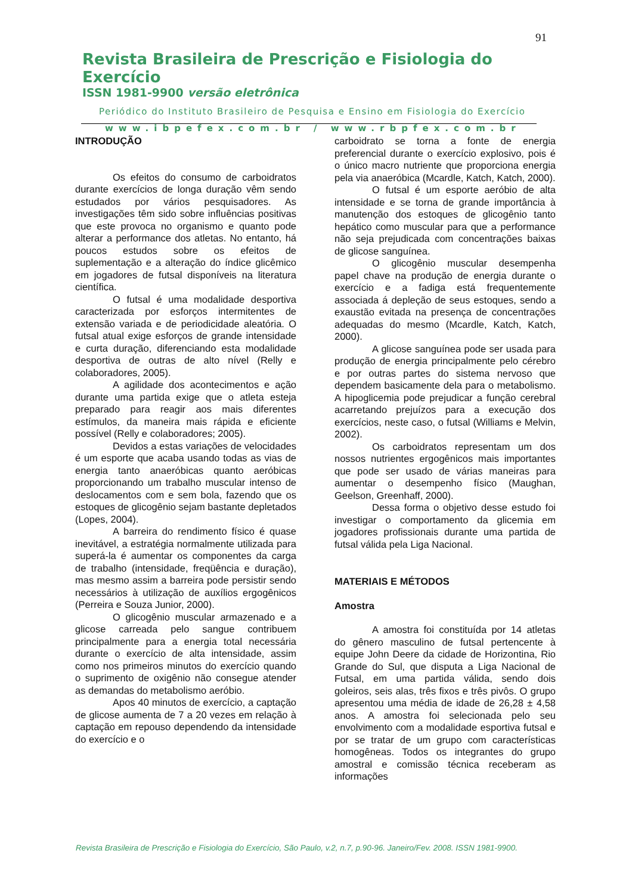91
Revista Brasileira de Prescrição e Fisiologia do Exercício
ISSN 1981-9900 versão eletrônica
Periódico do Instituto Brasileiro de Pesquisa e Ensino em Fisiologia do Exercício
www.ibpefex.com.br / www.rbpfex.com.br
INTRODUÇÃO
Os efeitos do consumo de carboidratos durante exercícios de longa duração vêm sendo estudados por vários pesquisadores. As investigações têm sido sobre influências positivas que este provoca no organismo e quanto pode alterar a performance dos atletas. No entanto, há poucos estudos sobre os efeitos de suplementação e a alteração do índice glicêmico em jogadores de futsal disponíveis na literatura científica.
O futsal é uma modalidade desportiva caracterizada por esforços intermitentes de extensão variada e de periodicidade aleatória. O futsal atual exige esforços de grande intensidade e curta duração, diferenciando esta modalidade desportiva de outras de alto nível (Relly e colaboradores, 2005).
A agilidade dos acontecimentos e ação durante uma partida exige que o atleta esteja preparado para reagir aos mais diferentes estímulos, da maneira mais rápida e eficiente possível (Relly e colaboradores; 2005).
Devidos a estas variações de velocidades é um esporte que acaba usando todas as vias de energia tanto anaeróbicas quanto aeróbicas proporcionando um trabalho muscular intenso de deslocamentos com e sem bola, fazendo que os estoques de glicogênio sejam bastante depletados (Lopes, 2004).
A barreira do rendimento físico é quase inevitável, a estratégia normalmente utilizada para superá-la é aumentar os componentes da carga de trabalho (intensidade, freqüência e duração), mas mesmo assim a barreira pode persistir sendo necessários à utilização de auxílios ergogênicos (Perreira e Souza Junior, 2000).
O glicogênio muscular armazenado e a glicose carreada pelo sangue contribuem principalmente para a energia total necessária durante o exercício de alta intensidade, assim como nos primeiros minutos do exercício quando o suprimento de oxigênio não consegue atender as demandas do metabolismo aeróbio.
Apos 40 minutos de exercício, a captação de glicose aumenta de 7 a 20 vezes em relação à captação em repouso dependendo da intensidade do exercício e o
carboidrato se torna a fonte de energia preferencial durante o exercício explosivo, pois é o único macro nutriente que proporciona energia pela via anaeróbica (Mcardle, Katch, Katch, 2000).
O futsal é um esporte aeróbio de alta intensidade e se torna de grande importância à manutenção dos estoques de glicogênio tanto hepático como muscular para que a performance não seja prejudicada com concentrações baixas de glicose sanguínea.
O glicogênio muscular desempenha papel chave na produção de energia durante o exercício e a fadiga está frequentemente associada á depleção de seus estoques, sendo a exaustão evitada na presença de concentrações adequadas do mesmo (Mcardle, Katch, Katch, 2000).
A glicose sanguínea pode ser usada para produção de energia principalmente pelo cérebro e por outras partes do sistema nervoso que dependem basicamente dela para o metabolismo. A hipoglicemia pode prejudicar a função cerebral acarretando prejuízos para a execução dos exercícios, neste caso, o futsal (Williams e Melvin, 2002).
Os carboidratos representam um dos nossos nutrientes ergogênicos mais importantes que pode ser usado de várias maneiras para aumentar o desempenho físico (Maughan, Geelson, Greenhaff, 2000).
Dessa forma o objetivo desse estudo foi investigar o comportamento da glicemia em jogadores profissionais durante uma partida de futsal válida pela Liga Nacional.
MATERIAIS E MÉTODOS
Amostra
A amostra foi constituída por 14 atletas do gênero masculino de futsal pertencente à equipe John Deere da cidade de Horizontina, Rio Grande do Sul, que disputa a Liga Nacional de Futsal, em uma partida válida, sendo dois goleiros, seis alas, três fixos e três pivôs. O grupo apresentou uma média de idade de 26,28 ± 4,58 anos. A amostra foi selecionada pelo seu envolvimento com a modalidade esportiva futsal e por se tratar de um grupo com características homogêneas. Todos os integrantes do grupo amostral e comissão técnica receberam as informações
Revista Brasileira de Prescrição e Fisiologia do Exercício, São Paulo, v.2, n.7, p.90-96. Janeiro/Fev. 2008. ISSN 1981-9900.